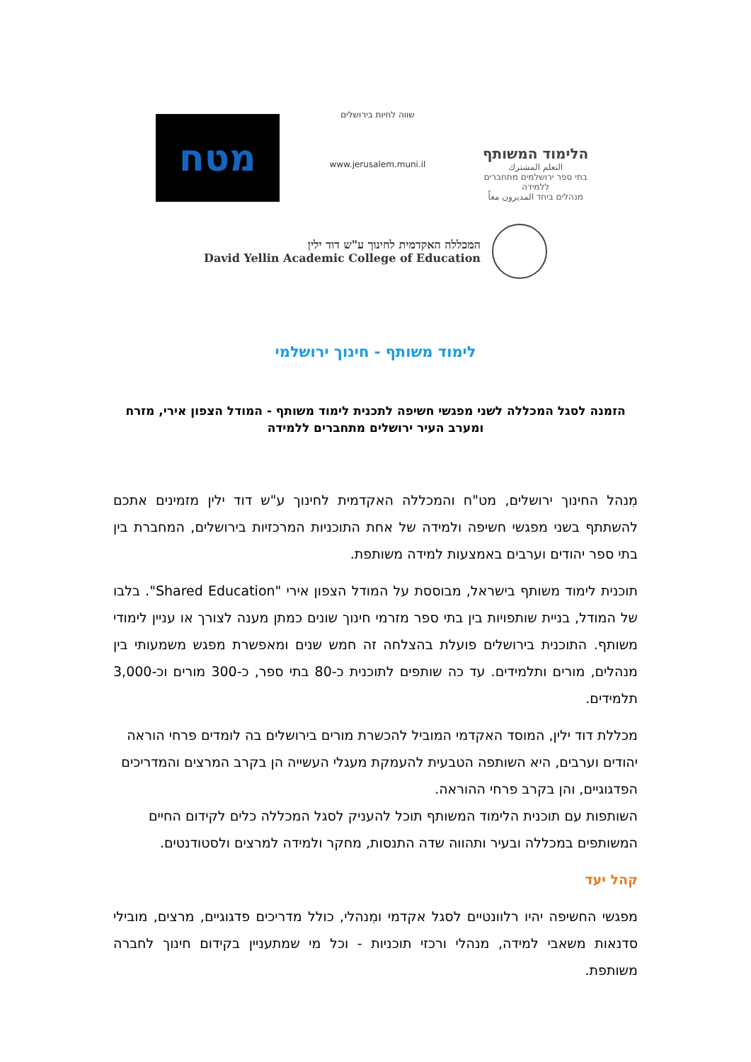מטח
שווה לחיות בירושלים
www.jerusalem.muni.il
הלימוד המשותף
التعلم المشترك
בתי ספר ירושלמים מתחברים ללמידה
מנהלים ביחד المديرون معاً
המכללה האקדמית לחינוך ע"ש דוד ילין
David Yellin Academic College of Education
לימוד משותף - חינוך ירושלמי
הזמנה לסגל המכללה לשני מפגשי חשיפה לתכנית לימוד משותף - המודל הצפון אירי, מזרח ומערב העיר ירושלים מתחברים ללמידה
מִנהל החינוך ירושלים, מט"ח והמכללה האקדמית לחינוך ע"ש דוד ילין מזמינים אתכם להשתתף בשני מפגשי חשיפה ולמידה של אחת התוכניות המרכזיות בירושלים, המחברת בין בתי ספר יהודים וערבים באמצעות למידה משותפת.
תוכנית לימוד משותף בישראל, מבוססת על המודל הצפון אירי "Shared Education". בלבו של המודל, בניית שותפויות בין בתי ספר מזרמי חינוך שונים כמתן מענה לצורך או עניין לימודי משותף. התוכנית בירושלים פועלת בהצלחה זה חמש שנים ומאפשרת מפגש משמעותי בין מנהלים, מורים ותלמידים. עד כה שותפים לתוכנית כ-80 בתי ספר, כ-300 מורים וכ-3,000 תלמידים.
מכללת דוד ילין, המוסד האקדמי המוביל להכשרת מורים בירושלים בה לומדים פרחי הוראה יהודים וערבים, היא השותפה הטבעית להעמקת מעגלי העשייה הן בקרב המרצים והמדריכים הפדגוגיים, והן בקרב פרחי ההוראה.
השותפות עם תוכנית הלימוד המשותף תוכל להעניק לסגל המכללה כלים לקידום החיים המשותפים במכללה ובעיר ותהווה שדה התנסות, מחקר ולמידה למרצים ולסטודנטים.
קהל יעד
מפגשי החשיפה יהיו רלוונטיים לסגל אקדמי ומִנהלי, כולל מדריכים פדגוגיים, מרצים, מובילי סדנאות משאבי למידה, מנהלי ורכזי תוכניות - וכל מי שמתעניין בקידום חינוך לחברה משותפת.